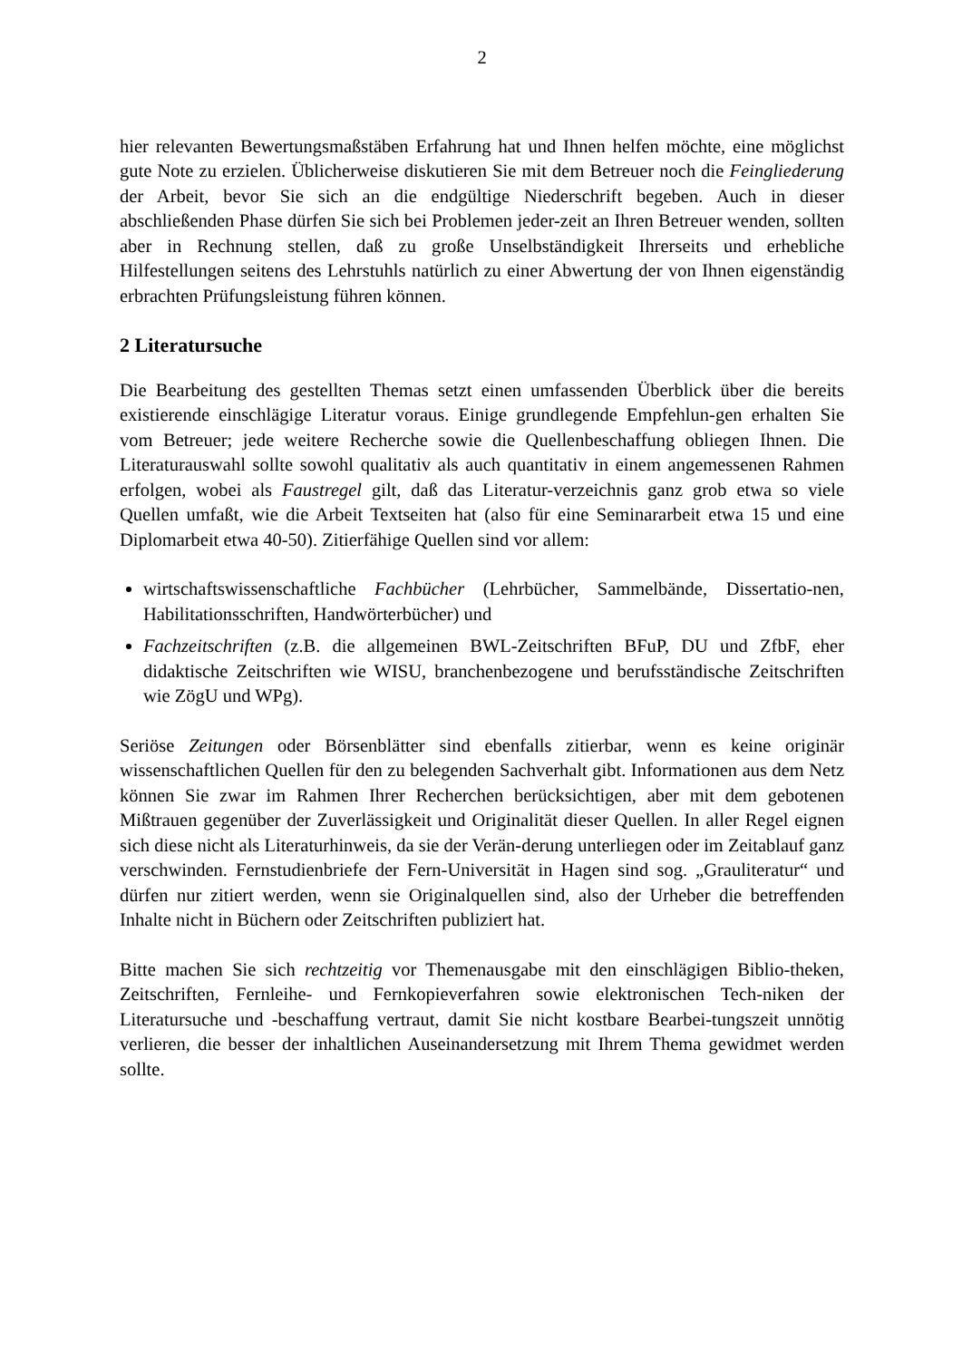2
hier relevanten Bewertungsmaßstäben Erfahrung hat und Ihnen helfen möchte, eine möglichst gute Note zu erzielen. Üblicherweise diskutieren Sie mit dem Betreuer noch die Feingliederung der Arbeit, bevor Sie sich an die endgültige Niederschrift begeben. Auch in dieser abschließenden Phase dürfen Sie sich bei Problemen jeder-zeit an Ihren Betreuer wenden, sollten aber in Rechnung stellen, daß zu große Unselbständigkeit Ihrerseits und erhebliche Hilfestellungen seitens des Lehrstuhls natürlich zu einer Abwertung der von Ihnen eigenständig erbrachten Prüfungsleistung führen können.
2 Literatursuche
Die Bearbeitung des gestellten Themas setzt einen umfassenden Überblick über die bereits existierende einschlägige Literatur voraus. Einige grundlegende Empfehlun-gen erhalten Sie vom Betreuer; jede weitere Recherche sowie die Quellenbeschaffung obliegen Ihnen. Die Literaturauswahl sollte sowohl qualitativ als auch quantitativ in einem angemessenen Rahmen erfolgen, wobei als Faustregel gilt, daß das Literatur-verzeichnis ganz grob etwa so viele Quellen umfaßt, wie die Arbeit Textseiten hat (also für eine Seminararbeit etwa 15 und eine Diplomarbeit etwa 40-50). Zitierfähige Quellen sind vor allem:
wirtschaftswissenschaftliche Fachbücher (Lehrbücher, Sammelbände, Dissertatio-nen, Habilitationsschriften, Handwörterbücher) und
Fachzeitschriften (z.B. die allgemeinen BWL-Zeitschriften BFuP, DU und ZfbF, eher didaktische Zeitschriften wie WISU, branchenbezogene und berufsständische Zeitschriften wie ZögU und WPg).
Seriöse Zeitungen oder Börsenblätter sind ebenfalls zitierbar, wenn es keine originär wissenschaftlichen Quellen für den zu belegenden Sachverhalt gibt. Informationen aus dem Netz können Sie zwar im Rahmen Ihrer Recherchen berücksichtigen, aber mit dem gebotenen Mißtrauen gegenüber der Zuverlässigkeit und Originalität dieser Quellen. In aller Regel eignen sich diese nicht als Literaturhinweis, da sie der Verän-derung unterliegen oder im Zeitablauf ganz verschwinden. Fernstudienbriefe der Fern-Universität in Hagen sind sog. „Grauliteratur“ und dürfen nur zitiert werden, wenn sie Originalquellen sind, also der Urheber die betreffenden Inhalte nicht in Büchern oder Zeitschriften publiziert hat.
Bitte machen Sie sich rechtzeitig vor Themenausgabe mit den einschlägigen Biblio-theken, Zeitschriften, Fernleihe- und Fernkopieverfahren sowie elektronischen Tech-niken der Literatursuche und -beschaffung vertraut, damit Sie nicht kostbare Bearbei-tungszeit unnötig verlieren, die besser der inhaltlichen Auseinandersetzung mit Ihrem Thema gewidmet werden sollte.